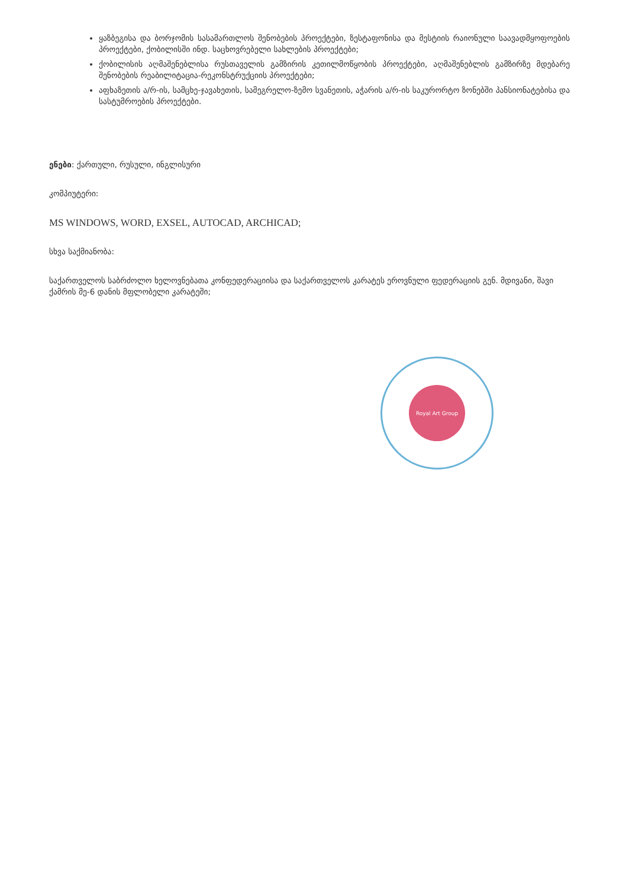ყაზბეგისა და ბორჯომის სასამართლოს შენობების პროექტები, ზესტაფონისა და მესტიის რაიონული საავადმყოფოების პროექტები, ქობილისში ინდ. საცხოვრებელი სახლების პროექტები;
ქობილისის აღმაშენებლისა რუსთაველის გამზირის კეთილმოწყობის პროექტები, აღმაშენებლის გამზირზე მდებარე შენობების რეაბილიტაცია-რეკონსტრუქციის პროექტები;
აფხაზეთის ა/რ-ის, სამცხე-ჯავახეთის, სამეგრელო-ზემო სვანეთის, აჭარის ა/რ-ის საკურორტო ზონებში პანსიონატებისა და სასტუმროების პროექტები.
ენები: ქართული, რუსული, ინგლისური
კომპიუტერი:
MS WINDOWS, WORD, EXSEL, AUTOCAD, ARCHICAD;
სხვა საქმიანობა:
საქართველოს საბრძოლო ხელოვნებათა კონფედერაციისა და საქართველოს კარატეს ეროვნული ფედერაციის გენ. მდივანი, შავი ქამრის მე-6 დანის მფლობელი კარატეში;
Royal Art Group